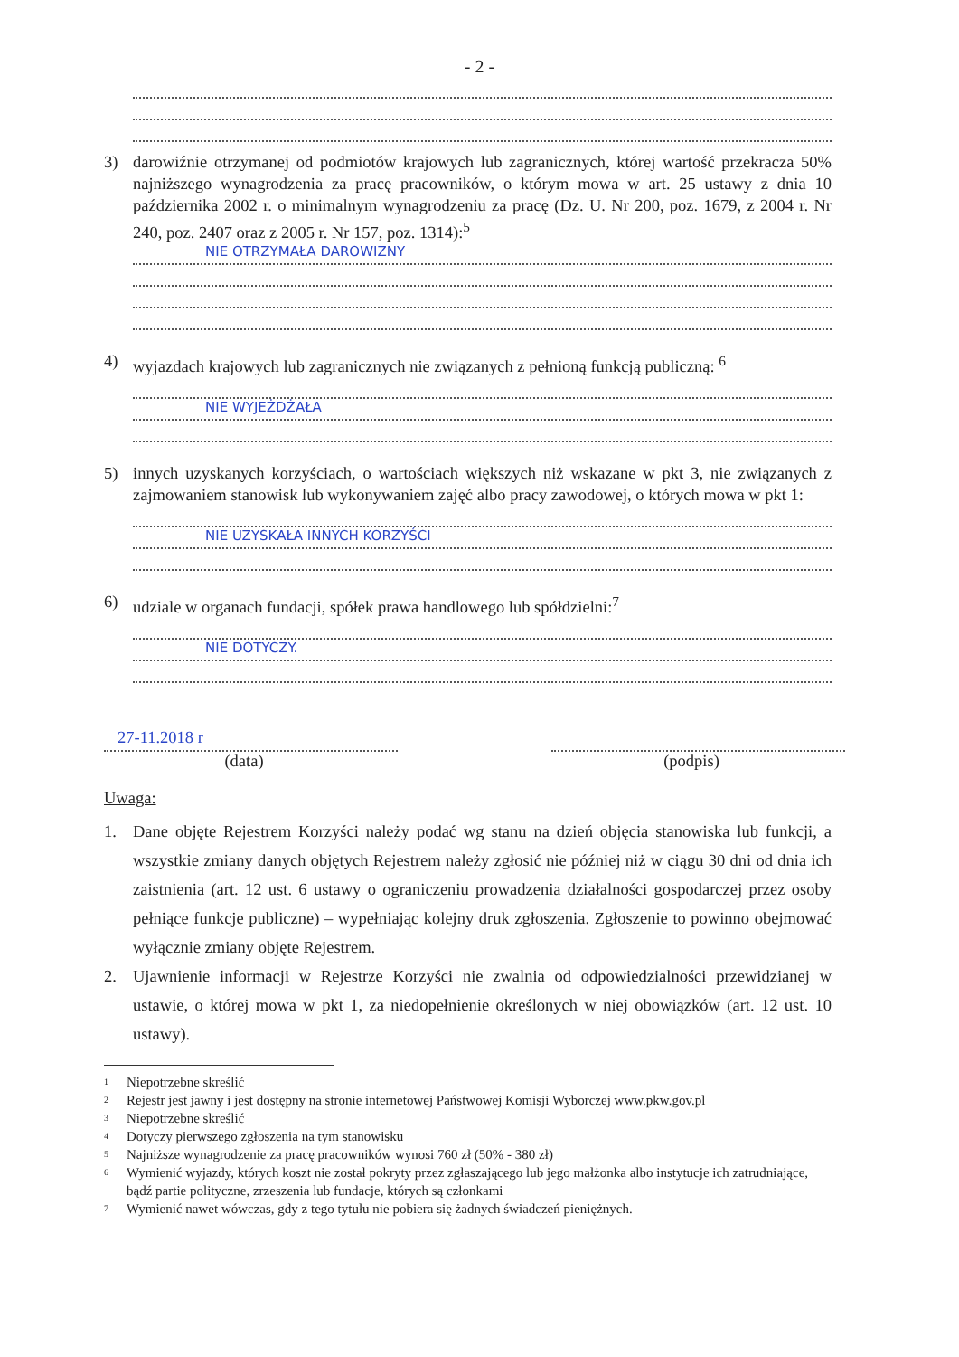- 2 -
3) darowiźnie otrzymanej od podmiotów krajowych lub zagranicznych, której wartość przekracza 50% najniższego wynagrodzenia za pracę pracowników, o którym mowa w art. 25 ustawy z dnia 10 października 2002 r. o minimalnym wynagrodzeniu za pracę (Dz. U. Nr 200, poz. 1679, z 2004 r. Nr 240, poz. 2407 oraz z 2005 r. Nr 157, poz. 1314):<sup>5</sup>
NIE OTRZYMAŁA DAROWIZNY
4) wyjazdach krajowych lub zagranicznych nie związanych z pełnioną funkcją publiczną: <sup>6</sup>
NIE WYJEŻDŻAŁA
5) innych uzyskanych korzyściach, o wartościach większych niż wskazane w pkt 3, nie związanych z zajmowaniem stanowisk lub wykonywaniem zajęć albo pracy zawodowej, o których mowa w pkt 1:
NIE UZYSKAŁA INNYCH KORZYŚCI
6) udziale w organach fundacji, spółek prawa handlowego lub spółdzielni:<sup>7</sup>
NIE DOTYCZY.
27-11.2018 r
(data)
(podpis)
Uwaga:
1. Dane objęte Rejestrem Korzyści należy podać wg stanu na dzień objęcia stanowiska lub funkcji, a wszystkie zmiany danych objętych Rejestrem należy zgłosić nie później niż w ciągu 30 dni od dnia ich zaistnienia (art. 12 ust. 6 ustawy o ograniczeniu prowadzenia działalności gospodarczej przez osoby pełniące funkcje publiczne) – wypełniając kolejny druk zgłoszenia. Zgłoszenie to powinno obejmować wyłącznie zmiany objęte Rejestrem.
2. Ujawnienie informacji w Rejestrze Korzyści nie zwalnia od odpowiedzialności przewidzianej w ustawie, o której mowa w pkt 1, za niedopełnienie określonych w niej obowiązków (art. 12 ust. 10 ustawy).
1 Niepotrzebne skreślić
2 Rejestr jest jawny i jest dostępny na stronie internetowej Państwowej Komisji Wyborczej www.pkw.gov.pl
3 Niepotrzebne skreślić
4 Dotyczy pierwszego zgłoszenia na tym stanowisku
5 Najniższe wynagrodzenie za pracę pracowników wynosi 760 zł (50% - 380 zł)
6 Wymienić wyjazdy, których koszt nie został pokryty przez zgłaszającego lub jego małżonka albo instytucje ich zatrudniające, bądź partie polityczne, zrzeszenia lub fundacje, których są członkami
7 Wymienić nawet wówczas, gdy z tego tytułu nie pobiera się żadnych świadczeń pieniężnych.